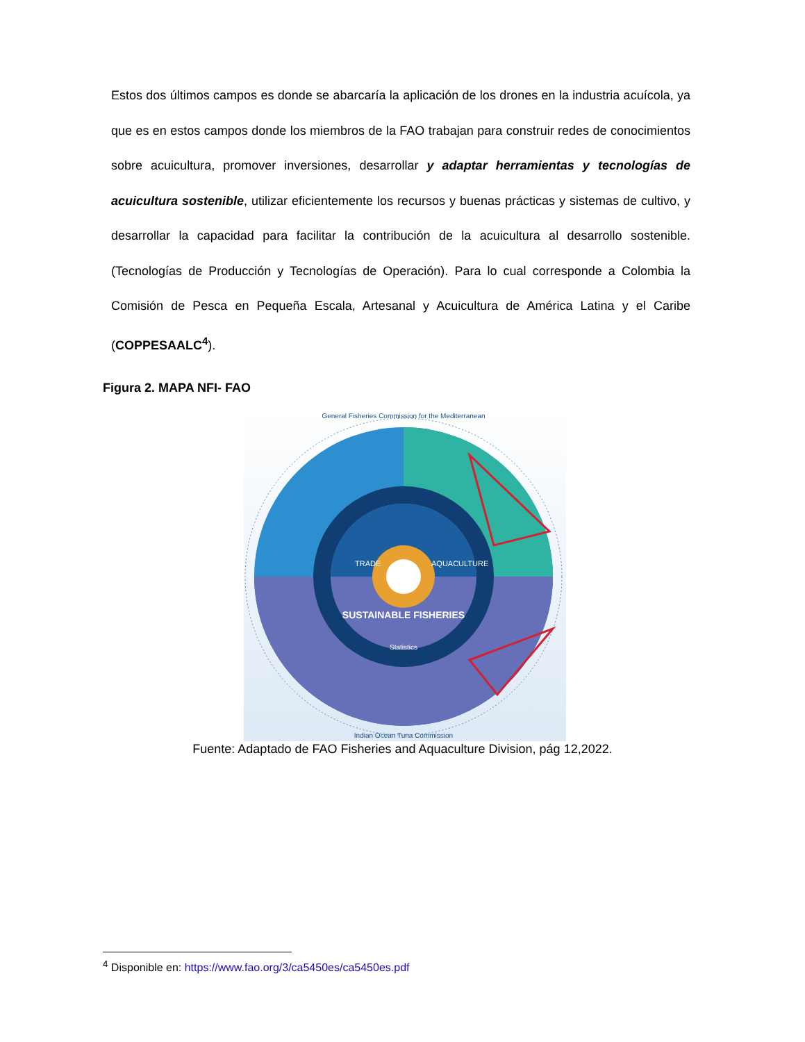Estos dos últimos campos es donde se abarcaría la aplicación de los drones en la industria acuícola, ya que es en estos campos donde los miembros de la FAO trabajan para construir redes de conocimientos sobre acuicultura, promover inversiones, desarrollar y adaptar herramientas y tecnologías de acuicultura sostenible, utilizar eficientemente los recursos y buenas prácticas y sistemas de cultivo, y desarrollar la capacidad para facilitar la contribución de la acuicultura al desarrollo sostenible. (Tecnologías de Producción y Tecnologías de Operación). Para lo cual corresponde a Colombia la Comisión de Pesca en Pequeña Escala, Artesanal y Acuicultura de América Latina y el Caribe (COPPESAALC<sup>4</sup>).
Figura 2. MAPA NFI- FAO
Statistics
SUSTAINABLE FISHERIES
TRADE
AQUACULTURE
General Fisheries Commission for the Mediterranean
Indian Ocean Tuna Commission
Fuente: Adaptado de FAO Fisheries and Aquaculture Division, pág 12,2022.
<sup>4</sup> Disponible en: https://www.fao.org/3/ca5450es/ca5450es.pdf